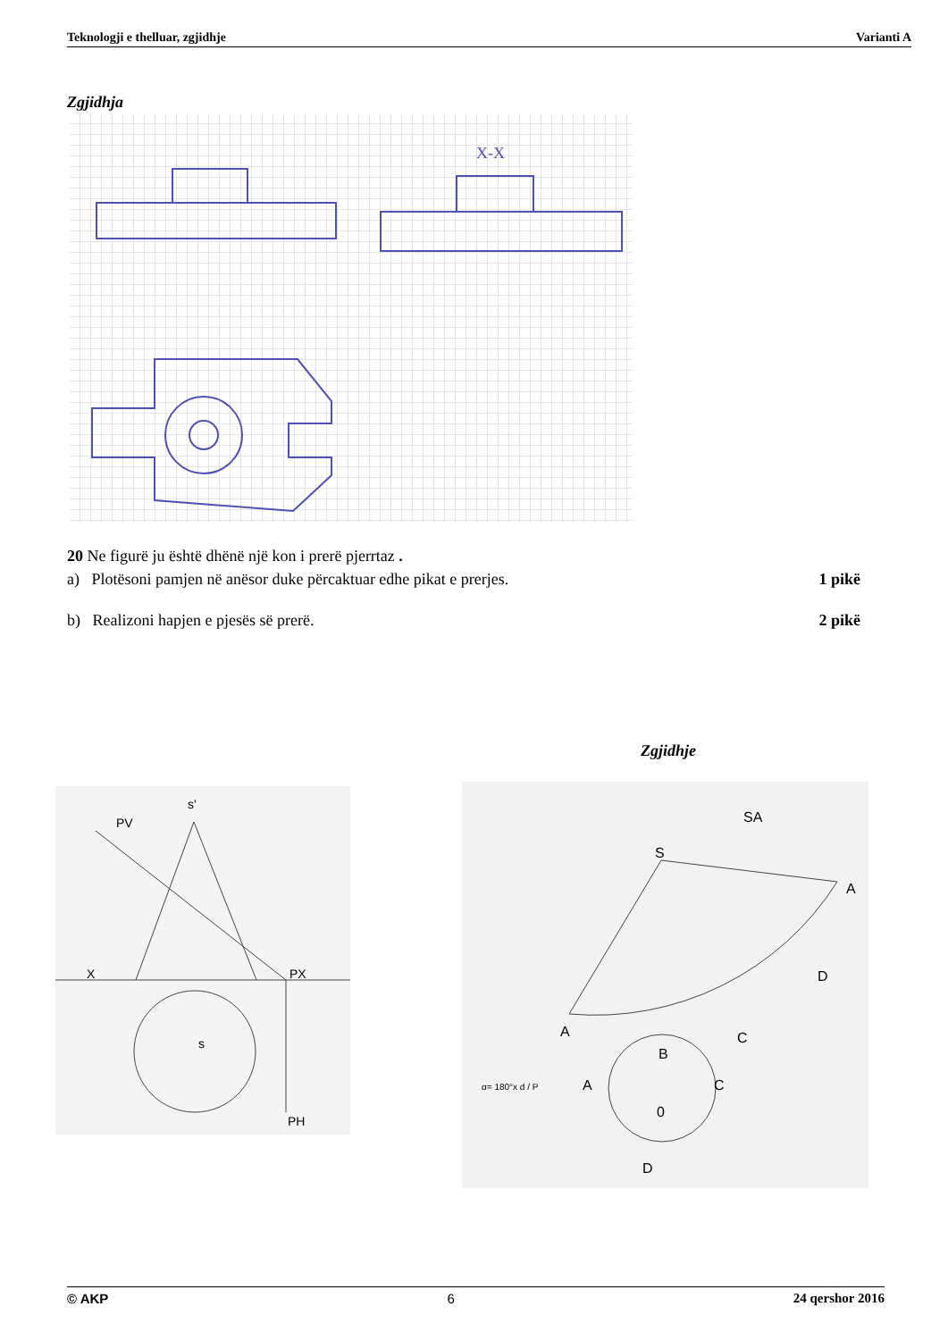Teknologji e thelluar, zgjidhje Varianti A
Zgjidhja
X-X
20 Ne figurë ju është dhënë një kon i prerë pjerrtaz .
a) Plotësoni pamjen në anësor duke përcaktuar edhe pikat e prerjes.
1 pikë
b) Realizoni hapjen e pjesës së prerë.
2 pikë
Zgjidhje
s'
PV
X
PX
PH
s
SA
S
A
D
C
B
A
A
C
0
D
α= 180°x d / P
© AKP 6 24 qershor 2016